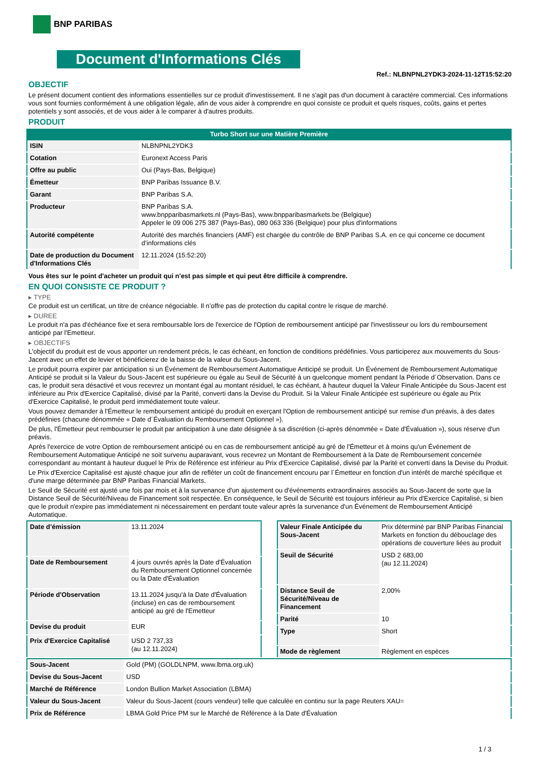BNP PARIBAS
Document d'Informations Clés
Ref.: NLBNPNL2YDK3-2024-11-12T15:52:20
OBJECTIF
Le présent document contient des informations essentielles sur ce produit d'investissement. Il ne s'agit pas d'un document à caractère commercial. Ces informations vous sont fournies conformément à une obligation légale, afin de vous aider à comprendre en quoi consiste ce produit et quels risques, coûts, gains et pertes potentiels y sont associés, et de vous aider à le comparer à d'autres produits.
PRODUIT
Turbo Short sur une Matière Première
| ISIN | NLBNPNL2YDK3 |
| Cotation | Euronext Access Paris |
| Offre au public | Oui (Pays-Bas, Belgique) |
| Émetteur | BNP Paribas Issuance B.V. |
| Garant | BNP Paribas S.A. |
| Producteur | BNP Paribas S.A. www.bnpparibasmarkets.nl (Pays-Bas), www.bnpparibasmarkets.be (Belgique) Appeler le 09 006 275 387 (Pays-Bas), 080 063 336 (Belgique) pour plus d'informations |
| Autorité compétente | Autorité des marchés financiers (AMF) est chargée du contrôle de BNP Paribas S.A. en ce qui concerne ce document d’informations clés |
| Date de production du Document d'Informations Clés | 12.11.2024 (15:52:20) |
Vous êtes sur le point d'acheter un produit qui n'est pas simple et qui peut être difficile à comprendre.
EN QUOI CONSISTE CE PRODUIT ?
▸ TYPE
Ce produit est un certificat, un titre de créance négociable. Il n’offre pas de protection du capital contre le risque de marché.
▸ DUREE
Le produit n'a pas d'échéance fixe et sera remboursable lors de l'exercice de l'Option de remboursement anticipé par l'investisseur ou lors du remboursement anticipé par l'Emetteur.
▸ OBJECTIFS
L'objectif du produit est de vous apporter un rendement précis, le cas échéant, en fonction de conditions prédéfinies. Vous participerez aux mouvements du Sous-Jacent avec un effet de levier et bénéficierez de la baisse de la valeur du Sous-Jacent.
Le produit pourra expirer par anticipation si un Événement de Remboursement Automatique Anticipé se produit. Un Événement de Remboursement Automatique Anticipé se produit si la Valeur du Sous-Jacent est supérieure ou égale au Seuil de Sécurité à un quelconque moment pendant la Période d´Observation. Dans ce cas, le produit sera désactivé et vous recevrez un montant égal au montant résiduel, le cas échéant, à hauteur duquel la Valeur Finale Anticipée du Sous-Jacent est inférieure au Prix d'Exercice Capitalisé, divisé par la Parité, converti dans la Devise du Produit. Si la Valeur Finale Anticipée est supérieure ou égale au Prix d'Exercice Capitalisé, le produit perd immédiatement toute valeur.
Vous pouvez demander à l'Émetteur le remboursement anticipé du produit en exerçant l'Option de remboursement anticipé sur remise d'un préavis, à des dates prédéfinies (chacune dénommée « Date d´Évaluation du Remboursement Optionnel »).
De plus, l'Émetteur peut rembourser le produit par anticipation à une date désignée à sa discrétion (ci-après dénommée « Date d'Évaluation »), sous réserve d'un préavis.
Après l'exercice de votre Option de remboursement anticipé ou en cas de remboursement anticipé au gré de l'Émetteur et à moins qu'un Événement de Remboursement Automatique Anticipé ne soit survenu auparavant, vous recevrez un Montant de Remboursement à la Date de Remboursement concernée correspondant au montant à hauteur duquel le Prix de Référence est inférieur au Prix d'Exercice Capitalisé, divisé par la Parité et converti dans la Devise du Produit.
Le Prix d'Exercice Capitalisé est ajusté chaque jour afin de refléter un coût de financement encouru par l´Émetteur en fonction d'un intérêt de marché spécifique et d'une marge déterminée par BNP Paribas Financial Markets.
Le Seuil de Sécurité est ajusté une fois par mois et à la survenance d'un ajustement ou d'événements extraordinaires associés au Sous-Jacent de sorte que la Distance Seuil de Sécurité/Niveau de Financement soit respectée. En conséquence, le Seuil de Sécurité est toujours inférieur au Prix d'Exercice Capitalisé, si bien que le produit n'expire pas immédiatement ni nécessairement en perdant toute valeur après la survenance d'un Événement de Remboursement Anticipé Automatique.
| Date d’émission | 13.11.2024 |
| Date de Remboursement | 4 jours ouvrés après la Date d'Évaluation du Remboursement Optionnel concernée ou la Date d'Évaluation |
| Période d'Observation | 13.11.2024 jusqu'à la Date d'Évaluation (incluse) en cas de remboursement anticipé au gré de l'Emetteur |
| Devise du produit | EUR |
| Prix d'Exercice Capitalisé | USD 2 737,33 (au 12.11.2024) |
| Valeur Finale Anticipée du Sous-Jacent | Prix déterminé par BNP Paribas Financial Markets en fonction du débouclage des opérations de couverture liées au produit |
| Seuil de Sécurité | USD 2 683,00 (au 12.11.2024) |
| Distance Seuil de Sécurité/Niveau de Financement | 2,00% |
| Parité | 10 |
| Type | Short |
| Mode de règlement | Règlement en espèces |
| Sous-Jacent | Gold (PM) (GOLDLNPM, www.lbma.org.uk) |
| Devise du Sous-Jacent | USD |
| Marché de Référence | London Bullion Market Association (LBMA) |
| Valeur du Sous-Jacent | Valeur du Sous-Jacent (cours vendeur) telle que calculée en continu sur la page Reuters XAU= |
| Prix de Référence | LBMA Gold Price PM sur le Marché de Référence à la Date d'Évaluation |
1 / 3